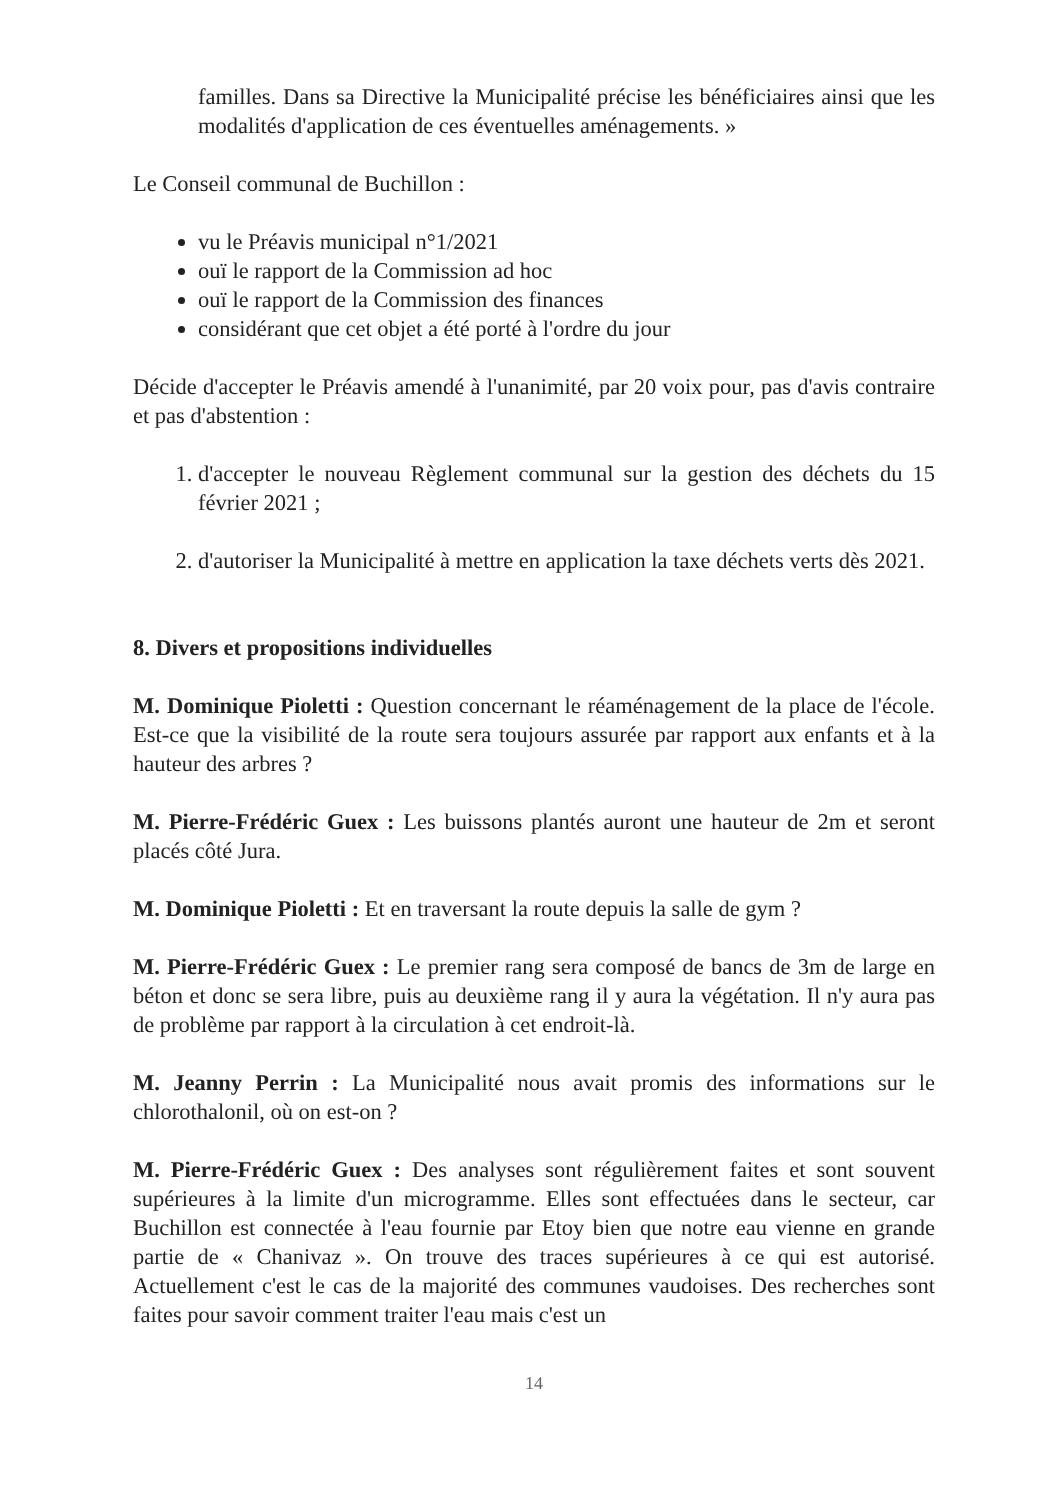familles. Dans sa Directive la Municipalité précise les bénéficiaires ainsi que les modalités d'application de ces éventuelles aménagements. »
Le Conseil communal de Buchillon :
vu le Préavis municipal n°1/2021
ouï le rapport de la Commission ad hoc
ouï le rapport de la Commission des finances
considérant que cet objet a été porté à l'ordre du jour
Décide d'accepter le Préavis amendé à l'unanimité, par 20 voix pour, pas d'avis contraire et pas d'abstention :
1. d'accepter le nouveau Règlement communal sur la gestion des déchets du 15 février 2021 ;
2. d'autoriser la Municipalité à mettre en application la taxe déchets verts dès 2021.
8. Divers et propositions individuelles
M. Dominique Pioletti : Question concernant le réaménagement de la place de l'école. Est-ce que la visibilité de la route sera toujours assurée par rapport aux enfants et à la hauteur des arbres ?
M. Pierre-Frédéric Guex : Les buissons plantés auront une hauteur de 2m et seront placés côté Jura.
M. Dominique Pioletti : Et en traversant la route depuis la salle de gym ?
M. Pierre-Frédéric Guex : Le premier rang sera composé de bancs de 3m de large en béton et donc se sera libre, puis au deuxième rang il y aura la végétation. Il n'y aura pas de problème par rapport à la circulation à cet endroit-là.
M. Jeanny Perrin : La Municipalité nous avait promis des informations sur le chlorothalonil, où on est-on ?
M. Pierre-Frédéric Guex : Des analyses sont régulièrement faites et sont souvent supérieures à la limite d'un microgramme. Elles sont effectuées dans le secteur, car Buchillon est connectée à l'eau fournie par Etoy bien que notre eau vienne en grande partie de « Chanivaz ». On trouve des traces supérieures à ce qui est autorisé. Actuellement c'est le cas de la majorité des communes vaudoises. Des recherches sont faites pour savoir comment traiter l'eau mais c'est un
14